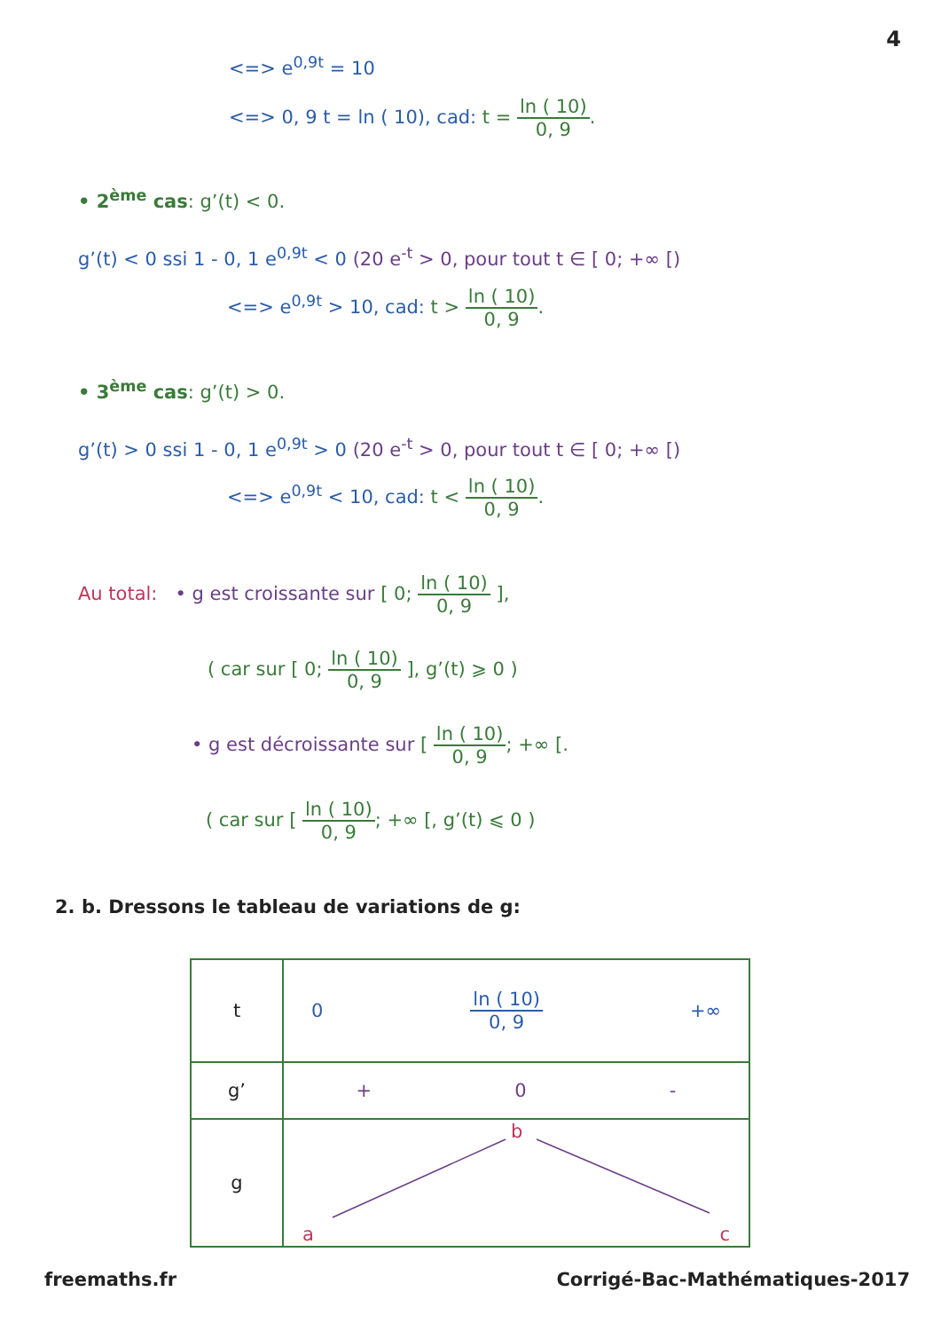4
<=> e<sup>0,9t</sup> = 10
<=> 0, 9 t = ln ( 10), cad: t = ln ( 10) 0, 9.
• 2<sup>ème</sup> cas: g’(t) < 0.
g’(t) < 0 ssi 1 - 0, 1 e<sup>0,9t</sup> < 0 (20 e<sup>-t</sup> > 0, pour tout t ∈ [ 0; +∞ [)
<=> e<sup>0,9t</sup> > 10, cad: t > ln ( 10) 0, 9.
• 3<sup>ème</sup> cas: g’(t) > 0.
g’(t) > 0 ssi 1 - 0, 1 e<sup>0,9t</sup> > 0 (20 e<sup>-t</sup> > 0, pour tout t ∈ [ 0; +∞ [)
<=> e<sup>0,9t</sup> < 10, cad: t < ln ( 10) 0, 9.
Au total: • g est croissante sur [ 0; ln ( 10) 0, 9 ],
( car sur [ 0; ln ( 10) 0, 9 ], g’(t) ⩾ 0 )
• g est décroissante sur [ ln ( 10) 0, 9; +∞ [.
( car sur [ ln ( 10) 0, 9; +∞ [, g’(t) ⩽ 0 )
2. b. Dressons le tableau de variations de g:
| t | 0 ln ( 10) 0, 9 +∞ |
| g’ | + 0 - |
| g | a b c |
freemaths.fr Corrigé-Bac-Mathématiques-2017